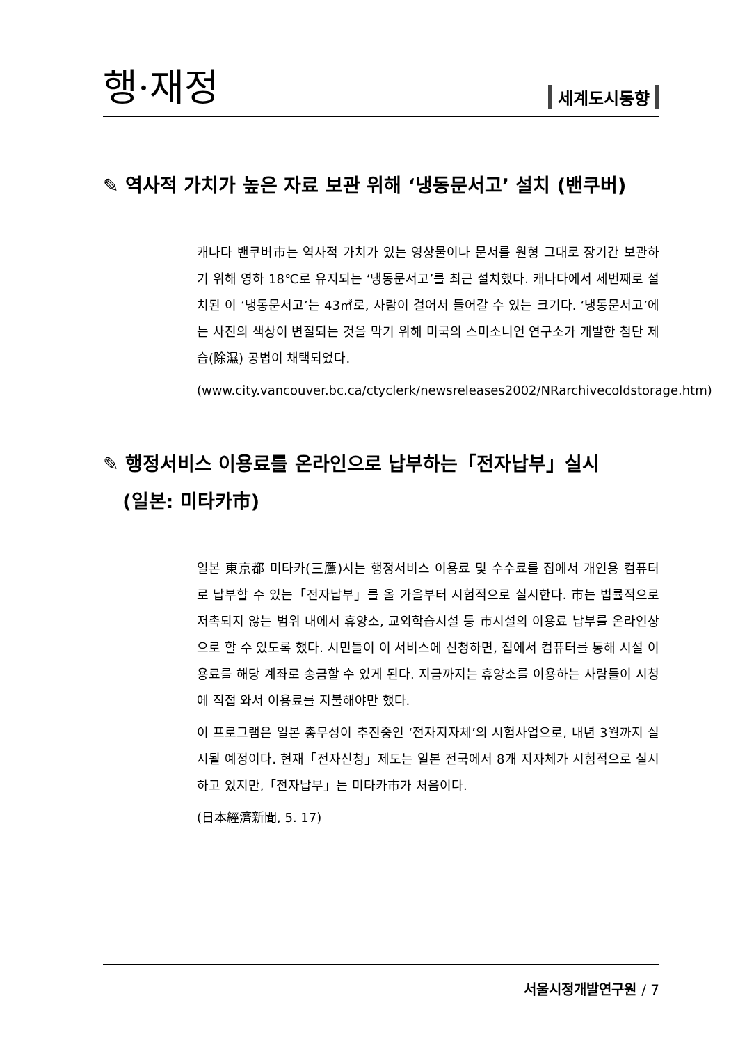행·재정 세계도시동향
✎ 역사적 가치가 높은 자료 보관 위해 ‘냉동문서고’ 설치 (밴쿠버)
캐나다 밴쿠버市는 역사적 가치가 있는 영상물이나 문서를 원형 그대로 장기간 보관하기 위해 영하 18℃로 유지되는 ‘냉동문서고’를 최근 설치했다. 캐나다에서 세번째로 설치된 이 ‘냉동문서고’는 43㎥로, 사람이 걸어서 들어갈 수 있는 크기다. ‘냉동문서고’에는 사진의 색상이 변질되는 것을 막기 위해 미국의 스미소니언 연구소가 개발한 첨단 제습(除濕) 공법이 채택되었다.
(www.city.vancouver.bc.ca/ctyclerk/newsreleases2002/NRarchivecoldstorage.htm)
✎ 행정서비스 이용료를 온라인으로 납부하는「전자납부」실시
(일본: 미타카市)
일본 東京都 미타카(三鷹)시는 행정서비스 이용료 및 수수료를 집에서 개인용 컴퓨터로 납부할 수 있는「전자납부」를 올 가을부터 시험적으로 실시한다. 市는 법률적으로 저촉되지 않는 범위 내에서 휴양소, 교외학습시설 등 市시설의 이용료 납부를 온라인상으로 할 수 있도록 했다. 시민들이 이 서비스에 신청하면, 집에서 컴퓨터를 통해 시설 이용료를 해당 계좌로 송금할 수 있게 된다. 지금까지는 휴양소를 이용하는 사람들이 시청에 직접 와서 이용료를 지불해야만 했다.
이 프로그램은 일본 총무성이 추진중인 ‘전자지자체’의 시험사업으로, 내년 3월까지 실시될 예정이다. 현재「전자신청」제도는 일본 전국에서 8개 지자체가 시험적으로 실시하고 있지만,「전자납부」는 미타카市가 처음이다.
(日本經濟新聞, 5. 17)
서울시정개발연구원 / 7